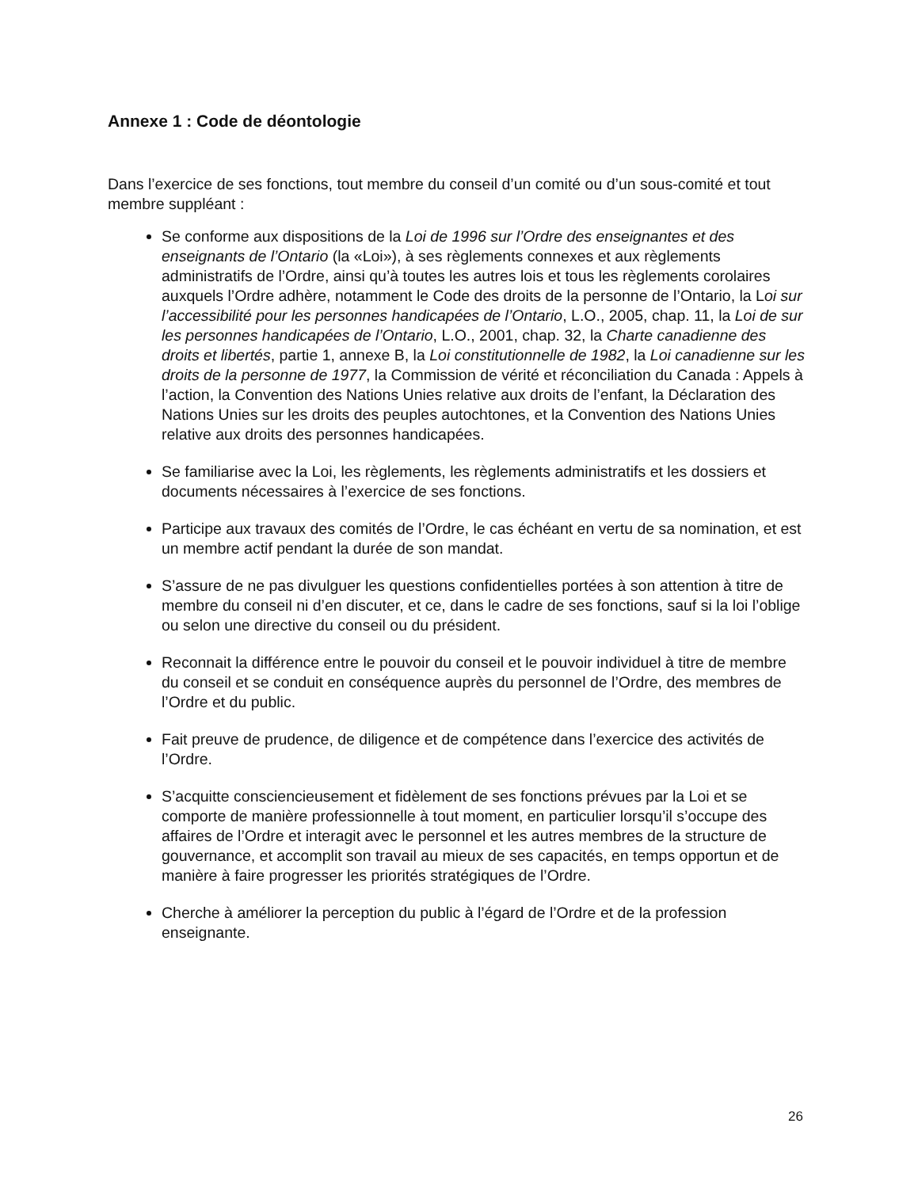Annexe 1 : Code de déontologie
Dans l’exercice de ses fonctions, tout membre du conseil d’un comité ou d’un sous-comité et tout membre suppléant :
Se conforme aux dispositions de la Loi de 1996 sur l’Ordre des enseignantes et des enseignants de l’Ontario (la «Loi»), à ses règlements connexes et aux règlements administratifs de l’Ordre, ainsi qu’à toutes les autres lois et tous les règlements corolaires auxquels l’Ordre adhère, notamment le Code des droits de la personne de l’Ontario, la Loi sur l’accessibilité pour les personnes handicapées de l’Ontario, L.O., 2005, chap. 11, la Loi de sur les personnes handicapées de l’Ontario, L.O., 2001, chap. 32, la Charte canadienne des droits et libertés, partie 1, annexe B, la Loi constitutionnelle de 1982, la Loi canadienne sur les droits de la personne de 1977, la Commission de vérité et réconciliation du Canada : Appels à l’action, la Convention des Nations Unies relative aux droits de l’enfant, la Déclaration des Nations Unies sur les droits des peuples autochtones, et la Convention des Nations Unies relative aux droits des personnes handicapées.
Se familiarise avec la Loi, les règlements, les règlements administratifs et les dossiers et documents nécessaires à l’exercice de ses fonctions.
Participe aux travaux des comités de l’Ordre, le cas échéant en vertu de sa nomination, et est un membre actif pendant la durée de son mandat.
S’assure de ne pas divulguer les questions confidentielles portées à son attention à titre de membre du conseil ni d’en discuter, et ce, dans le cadre de ses fonctions, sauf si la loi l’oblige ou selon une directive du conseil ou du président.
Reconnait la différence entre le pouvoir du conseil et le pouvoir individuel à titre de membre du conseil et se conduit en conséquence auprès du personnel de l’Ordre, des membres de l’Ordre et du public.
Fait preuve de prudence, de diligence et de compétence dans l’exercice des activités de l’Ordre.
S’acquitte consciencieusement et fidèlement de ses fonctions prévues par la Loi et se comporte de manière professionnelle à tout moment, en particulier lorsqu’il s’occupe des affaires de l’Ordre et interagit avec le personnel et les autres membres de la structure de gouvernance, et accomplit son travail au mieux de ses capacités, en temps opportun et de manière à faire progresser les priorités stratégiques de l’Ordre.
Cherche à améliorer la perception du public à l’égard de l’Ordre et de la profession enseignante.
26